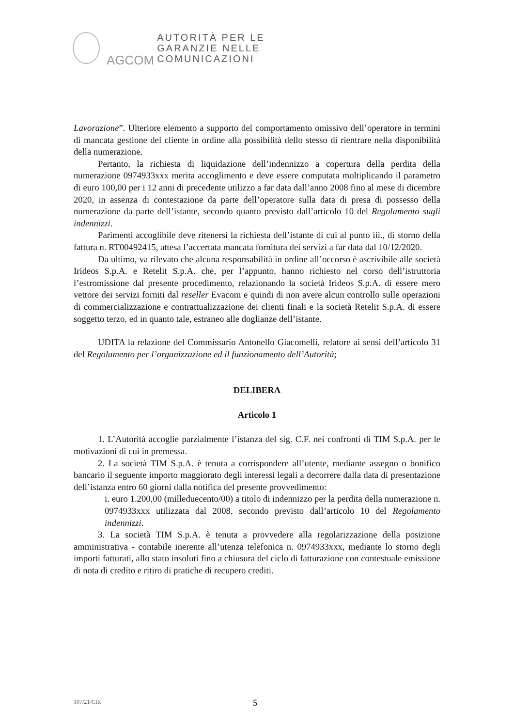AGCOM
AUTORITÀ PER LE
GARANZIE NELLE
COMUNICAZIONI
Lavorazione”. Ulteriore elemento a supporto del comportamento omissivo dell’operatore in termini di mancata gestione del cliente in ordine alla possibilità dello stesso di rientrare nella disponibilità della numerazione.
Pertanto, la richiesta di liquidazione dell’indennizzo a copertura della perdita della numerazione 0974933xxx merita accoglimento e deve essere computata moltiplicando il parametro di euro 100,00 per i 12 anni di precedente utilizzo a far data dall’anno 2008 fino al mese di dicembre 2020, in assenza di contestazione da parte dell’operatore sulla data di presa di possesso della numerazione da parte dell’istante, secondo quanto previsto dall’articolo 10 del Regolamento sugli indennizzi.
Parimenti accoglibile deve ritenersi la richiesta dell’istante di cui al punto iii., di storno della fattura n. RT00492415, attesa l’accertata mancata fornitura dei servizi a far data dal 10/12/2020.
Da ultimo, va rilevato che alcuna responsabilità in ordine all’occorso è ascrivibile alle società Irideos S.p.A. e Retelit S.p.A. che, per l’appunto, hanno richiesto nel corso dell’istruttoria l’estromissione dal presente procedimento, relazionando la società Irideos S.p.A. di essere mero vettore dei servizi forniti dal reseller Evacom e quindi di non avere alcun controllo sulle operazioni di commercializzazione e contrattualizzazione dei clienti finali e la società Retelit S.p.A. di essere soggetto terzo, ed in quanto tale, estraneo alle doglianze dell’istante.
UDITA la relazione del Commissario Antonello Giacomelli, relatore ai sensi dell’articolo 31 del Regolamento per l’organizzazione ed il funzionamento dell’Autorità;
DELIBERA
Articolo 1
1. L’Autorità accoglie parzialmente l’istanza del sig. C.F. nei confronti di TIM S.p.A. per le motivazioni di cui in premessa.
2. La società TIM S.p.A. è tenuta a corrispondere all’utente, mediante assegno o bonifico bancario il seguente importo maggiorato degli interessi legali a decorrere dalla data di presentazione dell’istanza entro 60 giorni dalla notifica del presente provvedimento:
i. euro 1.200,00 (milleduecento/00) a titolo di indennizzo per la perdita della numerazione n. 0974933xxx utilizzata dal 2008, secondo previsto dall’articolo 10 del Regolamento indennizzi.
3. La società TIM S.p.A. è tenuta a provvedere alla regolarizzazione della posizione amministrativa - contabile inerente all’utenza telefonica n. 0974933xxx, mediante lo storno degli importi fatturati, allo stato insoluti fino a chiusura del ciclo di fatturazione con contestuale emissione di nota di credito e ritiro di pratiche di recupero crediti.
107/21/CIR 5